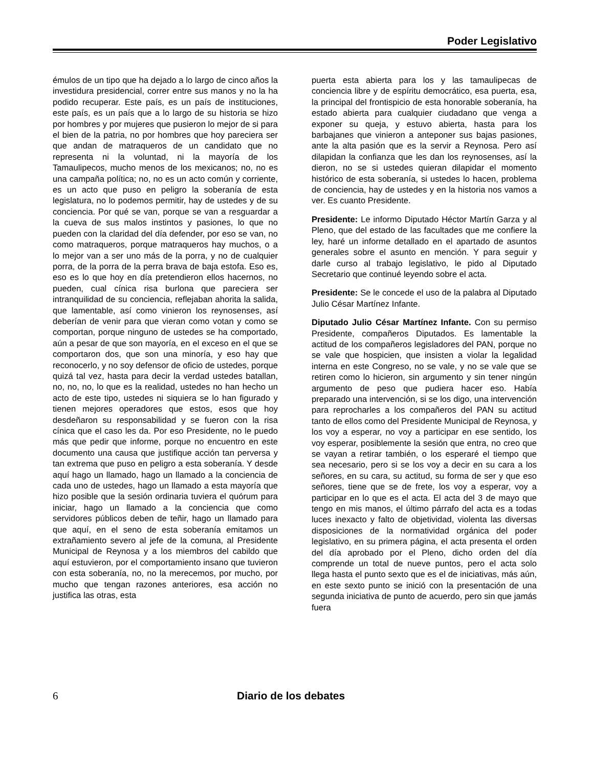Poder Legislativo
émulos de un tipo que ha dejado a lo largo de cinco años la investidura presidencial, correr entre sus manos y no la ha podido recuperar. Este país, es un país de instituciones, este país, es un país que a lo largo de su historia se hizo por hombres y por mujeres que pusieron lo mejor de si para el bien de la patria, no por hombres que hoy pareciera ser que andan de matraqueros de un candidato que no representa ni la voluntad, ni la mayoría de los Tamaulipecos, mucho menos de los mexicanos; no, no es una campaña política; no, no es un acto común y corriente, es un acto que puso en peligro la soberanía de esta legislatura, no lo podemos permitir, hay de ustedes y de su conciencia. Por qué se van, porque se van a resguardar a la cueva de sus malos instintos y pasiones, lo que no pueden con la claridad del día defender, por eso se van, no como matraqueros, porque matraqueros hay muchos, o a lo mejor van a ser uno más de la porra, y no de cualquier porra, de la porra de la perra brava de baja estofa. Eso es, eso es lo que hoy en día pretendieron ellos hacernos, no pueden, cual cínica risa burlona que pareciera ser intranquilidad de su conciencia, reflejaban ahorita la salida, que lamentable, así como vinieron los reynosenses, así deberían de venir para que vieran como votan y como se comportan, porque ninguno de ustedes se ha comportado, aún a pesar de que son mayoría, en el exceso en el que se comportaron dos, que son una minoría, y eso hay que reconocerlo, y no soy defensor de oficio de ustedes, porque quizá tal vez, hasta para decir la verdad ustedes batallan, no, no, no, lo que es la realidad, ustedes no han hecho un acto de este tipo, ustedes ni siquiera se lo han figurado y tienen mejores operadores que estos, esos que hoy desdeñaron su responsabilidad y se fueron con la risa cínica que el caso les da. Por eso Presidente, no le puedo más que pedir que informe, porque no encuentro en este documento una causa que justifique acción tan perversa y tan extrema que puso en peligro a esta soberanía. Y desde aquí hago un llamado, hago un llamado a la conciencia de cada uno de ustedes, hago un llamado a esta mayoría que hizo posible que la sesión ordinaria tuviera el quórum para iniciar, hago un llamado a la conciencia que como servidores públicos deben de teñir, hago un llamado para que aquí, en el seno de esta soberanía emitamos un extrañamiento severo al jefe de la comuna, al Presidente Municipal de Reynosa y a los miembros del cabildo que aquí estuvieron, por el comportamiento insano que tuvieron con esta soberanía, no, no la merecemos, por mucho, por mucho que tengan razones anteriores, esa acción no justifica las otras, esta
puerta esta abierta para los y las tamaulipecas de conciencia libre y de espíritu democrático, esa puerta, esa, la principal del frontispicio de esta honorable soberanía, ha estado abierta para cualquier ciudadano que venga a exponer su queja, y estuvo abierta, hasta para los barbajanes que vinieron a anteponer sus bajas pasiones, ante la alta pasión que es la servir a Reynosa. Pero así dilapidan la confianza que les dan los reynosenses, así la dieron, no se si ustedes quieran dilapidar el momento histórico de esta soberanía, si ustedes lo hacen, problema de conciencia, hay de ustedes y en la historia nos vamos a ver. Es cuanto Presidente.
Presidente: Le informo Diputado Héctor Martín Garza y al Pleno, que del estado de las facultades que me confiere la ley, haré un informe detallado en el apartado de asuntos generales sobre el asunto en mención. Y para seguir y darle curso al trabajo legislativo, le pido al Diputado Secretario que continué leyendo sobre el acta.
Presidente: Se le concede el uso de la palabra al Diputado Julio César Martínez Infante.
Diputado Julio César Martínez Infante. Con su permiso Presidente, compañeros Diputados. Es lamentable la actitud de los compañeros legisladores del PAN, porque no se vale que hospicien, que insisten a violar la legalidad interna en este Congreso, no se vale, y no se vale que se retiren como lo hicieron, sin argumento y sin tener ningún argumento de peso que pudiera hacer eso. Había preparado una intervención, si se los digo, una intervención para reprocharles a los compañeros del PAN su actitud tanto de ellos como del Presidente Municipal de Reynosa, y los voy a esperar, no voy a participar en ese sentido, los voy esperar, posiblemente la sesión que entra, no creo que se vayan a retirar también, o los esperaré el tiempo que sea necesario, pero si se los voy a decir en su cara a los señores, en su cara, su actitud, su forma de ser y que eso señores, tiene que se de frete, los voy a esperar, voy a participar en lo que es el acta. El acta del 3 de mayo que tengo en mis manos, el último párrafo del acta es a todas luces inexacto y falto de objetividad, violenta las diversas disposiciones de la normatividad orgánica del poder legislativo, en su primera página, el acta presenta el orden del día aprobado por el Pleno, dicho orden del día comprende un total de nueve puntos, pero el acta solo llega hasta el punto sexto que es el de iniciativas, más aún, en este sexto punto se inició con la presentación de una segunda iniciativa de punto de acuerdo, pero sin que jamás fuera
6 Diario de los debates